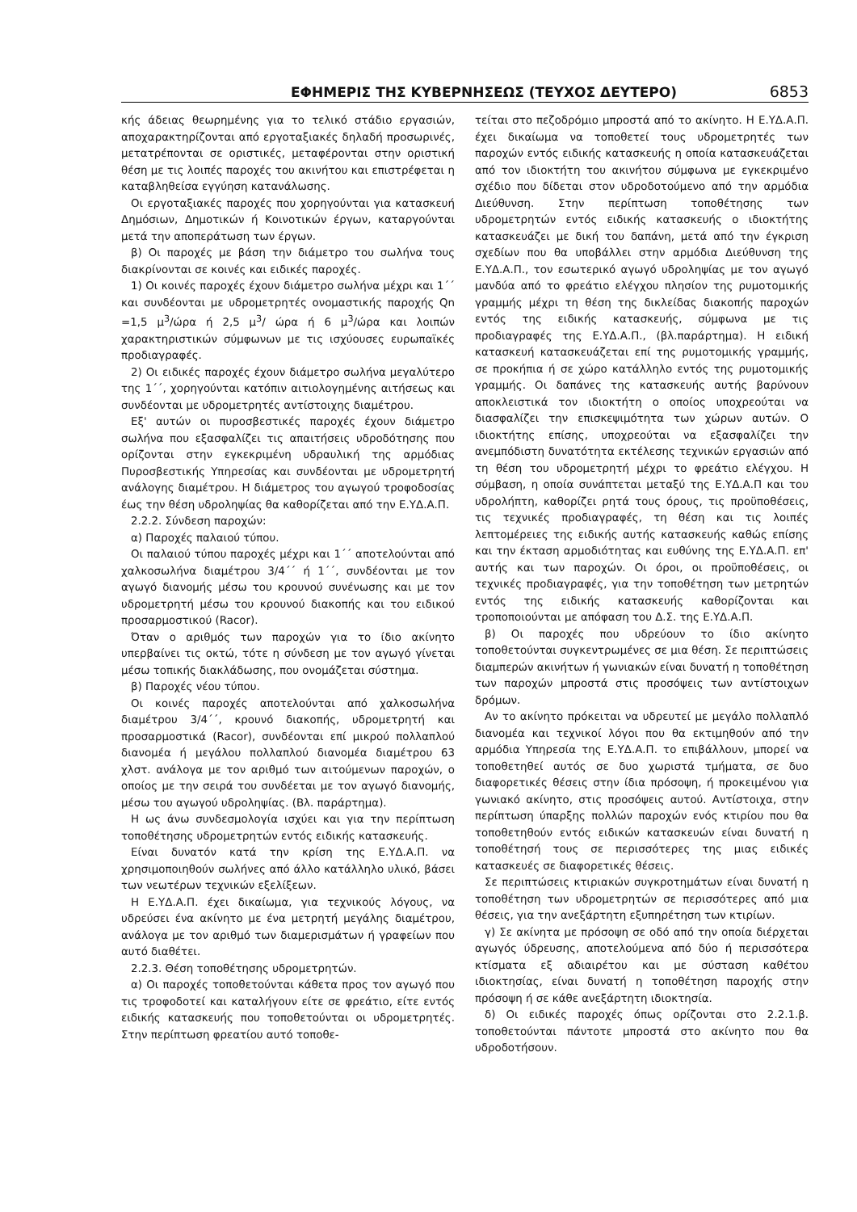ΕΦΗΜΕΡΙΣ ΤΗΣ ΚΥΒΕΡΝΗΣΕΩΣ (ΤΕΥΧΟΣ ΔΕΥΤΕΡΟ) 6853
κής άδειας θεωρημένης για το τελικό στάδιο εργασιών, αποχαρακτηρίζονται από εργοταξιακές δηλαδή προσωρινές, μετατρέπονται σε οριστικές, μεταφέρονται στην οριστική θέση με τις λοιπές παροχές του ακινήτου και επιστρέφεται η καταβληθείσα εγγύηση κατανάλωσης.
Οι εργοταξιακές παροχές που χορηγούνται για κατασκευή Δημόσιων, Δημοτικών ή Κοινοτικών έργων, καταργούνται μετά την αποπεράτωση των έργων.
β) Οι παροχές με βάση την διάμετρο του σωλήνα τους διακρίνονται σε κοινές και ειδικές παροχές.
1) Οι κοινές παροχές έχουν διάμετρο σωλήνα μέχρι και 1΄΄ και συνδέονται με υδρομετρητές ονομαστικής παροχής Qn =1,5 μ<sup>3</sup>/ώρα ή 2,5 μ<sup>3</sup>/ ώρα ή 6 μ<sup>3</sup>/ώρα και λοιπών χαρακτηριστικών σύμφωνων με τις ισχύουσες ευρωπαϊκές προδιαγραφές.
2) Οι ειδικές παροχές έχουν διάμετρο σωλήνα μεγαλύτερο της 1΄΄, χορηγούνται κατόπιν αιτιολογημένης αιτήσεως και συνδέονται με υδρομετρητές αντίστοιχης διαμέτρου.
Εξ' αυτών οι πυροσβεστικές παροχές έχουν διάμετρο σωλήνα που εξασφαλίζει τις απαιτήσεις υδροδότησης που ορίζονται στην εγκεκριμένη υδραυλική της αρμόδιας Πυροσβεστικής Υπηρεσίας και συνδέονται με υδρομετρητή ανάλογης διαμέτρου. Η διάμετρος του αγωγού τροφοδοσίας έως την θέση υδροληψίας θα καθορίζεται από την Ε.ΥΔ.Α.Π.
2.2.2. Σύνδεση παροχών:
α) Παροχές παλαιού τύπου.
Οι παλαιού τύπου παροχές μέχρι και 1΄΄ αποτελούνται από χαλκοσωλήνα διαμέτρου 3/4΄΄ ή 1΄΄, συνδέονται με τον αγωγό διανομής μέσω του κρουνού συνένωσης και με τον υδρομετρητή μέσω του κρουνού διακοπής και του ειδικού προσαρμοστικού (Racor).
Όταν ο αριθμός των παροχών για το ίδιο ακίνητο υπερβαίνει τις οκτώ, τότε η σύνδεση με τον αγωγό γίνεται μέσω τοπικής διακλάδωσης, που ονομάζεται σύστημα.
β) Παροχές νέου τύπου.
Οι κοινές παροχές αποτελούνται από χαλκοσωλήνα διαμέτρου 3/4΄΄, κρουνό διακοπής, υδρομετρητή και προσαρμοστικά (Racor), συνδέονται επί μικρού πολλαπλού διανομέα ή μεγάλου πολλαπλού διανομέα διαμέτρου 63 χλστ. ανάλογα με τον αριθμό των αιτούμενων παροχών, ο οποίος με την σειρά του συνδέεται με τον αγωγό διανομής, μέσω του αγωγού υδροληψίας. (Βλ. παράρτημα).
Η ως άνω συνδεσμολογία ισχύει και για την περίπτωση τοποθέτησης υδρομετρητών εντός ειδικής κατασκευής.
Είναι δυνατόν κατά την κρίση της Ε.ΥΔ.Α.Π. να χρησιμοποιηθούν σωλήνες από άλλο κατάλληλο υλικό, βάσει των νεωτέρων τεχνικών εξελίξεων.
Η Ε.ΥΔ.Α.Π. έχει δικαίωμα, για τεχνικούς λόγους, να υδρεύσει ένα ακίνητο με ένα μετρητή μεγάλης διαμέτρου, ανάλογα με τον αριθμό των διαμερισμάτων ή γραφείων που αυτό διαθέτει.
2.2.3. Θέση τοποθέτησης υδρομετρητών.
α) Οι παροχές τοποθετούνται κάθετα προς τον αγωγό που τις τροφοδοτεί και καταλήγουν είτε σε φρεάτιο, είτε εντός ειδικής κατασκευής που τοποθετούνται οι υδρομετρητές. Στην περίπτωση φρεατίου αυτό τοποθε-
τείται στο πεζοδρόμιο μπροστά από το ακίνητο. Η Ε.ΥΔ.Α.Π. έχει δικαίωμα να τοποθετεί τους υδρομετρητές των παροχών εντός ειδικής κατασκευής η οποία κατασκευάζεται από τον ιδιοκτήτη του ακινήτου σύμφωνα με εγκεκριμένο σχέδιο που δίδεται στον υδροδοτούμενο από την αρμόδια Διεύθυνση. Στην περίπτωση τοποθέτησης των υδρομετρητών εντός ειδικής κατασκευής ο ιδιοκτήτης κατασκευάζει με δική του δαπάνη, μετά από την έγκριση σχεδίων που θα υποβάλλει στην αρμόδια Διεύθυνση της Ε.ΥΔ.Α.Π., τον εσωτερικό αγωγό υδροληψίας με τον αγωγό μανδύα από το φρεάτιο ελέγχου πλησίον της ρυμοτομικής γραμμής μέχρι τη θέση της δικλείδας διακοπής παροχών εντός της ειδικής κατασκευής, σύμφωνα με τις προδιαγραφές της Ε.ΥΔ.Α.Π., (βλ.παράρτημα). Η ειδική κατασκευή κατασκευάζεται επί της ρυμοτομικής γραμμής, σε προκήπια ή σε χώρο κατάλληλο εντός της ρυμοτομικής γραμμής. Οι δαπάνες της κατασκευής αυτής βαρύνουν αποκλειστικά τον ιδιοκτήτη ο οποίος υποχρεούται να διασφαλίζει την επισκεψιμότητα των χώρων αυτών. Ο ιδιοκτήτης επίσης, υποχρεούται να εξασφαλίζει την ανεμπόδιστη δυνατότητα εκτέλεσης τεχνικών εργασιών από τη θέση του υδρομετρητή μέχρι το φρεάτιο ελέγχου. Η σύμβαση, η οποία συνάπτεται μεταξύ της Ε.ΥΔ.Α.Π και του υδρολήπτη, καθορίζει ρητά τους όρους, τις προϋποθέσεις, τις τεχνικές προδιαγραφές, τη θέση και τις λοιπές λεπτομέρειες της ειδικής αυτής κατασκευής καθώς επίσης και την έκταση αρμοδιότητας και ευθύνης της Ε.ΥΔ.Α.Π. επ' αυτής και των παροχών. Οι όροι, οι προϋποθέσεις, οι τεχνικές προδιαγραφές, για την τοποθέτηση των μετρητών εντός της ειδικής κατασκευής καθορίζονται και τροποποιούνται με απόφαση του Δ.Σ. της Ε.ΥΔ.Α.Π.
β) Οι παροχές που υδρεύουν το ίδιο ακίνητο τοποθετούνται συγκεντρωμένες σε μια θέση. Σε περιπτώσεις διαμπερών ακινήτων ή γωνιακών είναι δυνατή η τοποθέτηση των παροχών μπροστά στις προσόψεις των αντίστοιχων δρόμων.
Αν το ακίνητο πρόκειται να υδρευτεί με μεγάλο πολλαπλό διανομέα και τεχνικοί λόγοι που θα εκτιμηθούν από την αρμόδια Υπηρεσία της Ε.ΥΔ.Α.Π. το επιβάλλουν, μπορεί να τοποθετηθεί αυτός σε δυο χωριστά τμήματα, σε δυο διαφορετικές θέσεις στην ίδια πρόσοψη, ή προκειμένου για γωνιακό ακίνητο, στις προσόψεις αυτού. Αντίστοιχα, στην περίπτωση ύπαρξης πολλών παροχών ενός κτιρίου που θα τοποθετηθούν εντός ειδικών κατασκευών είναι δυνατή η τοποθέτησή τους σε περισσότερες της μιας ειδικές κατασκευές σε διαφορετικές θέσεις.
Σε περιπτώσεις κτιριακών συγκροτημάτων είναι δυνατή η τοποθέτηση των υδρομετρητών σε περισσότερες από μια θέσεις, για την ανεξάρτητη εξυπηρέτηση των κτιρίων.
γ) Σε ακίνητα με πρόσοψη σε οδό από την οποία διέρχεται αγωγός ύδρευσης, αποτελούμενα από δύο ή περισσότερα κτίσματα εξ αδιαιρέτου και με σύσταση καθέτου ιδιοκτησίας, είναι δυνατή η τοποθέτηση παροχής στην πρόσοψη ή σε κάθε ανεξάρτητη ιδιοκτησία.
δ) Οι ειδικές παροχές όπως ορίζονται στο 2.2.1.β. τοποθετούνται πάντοτε μπροστά στο ακίνητο που θα υδροδοτήσουν.